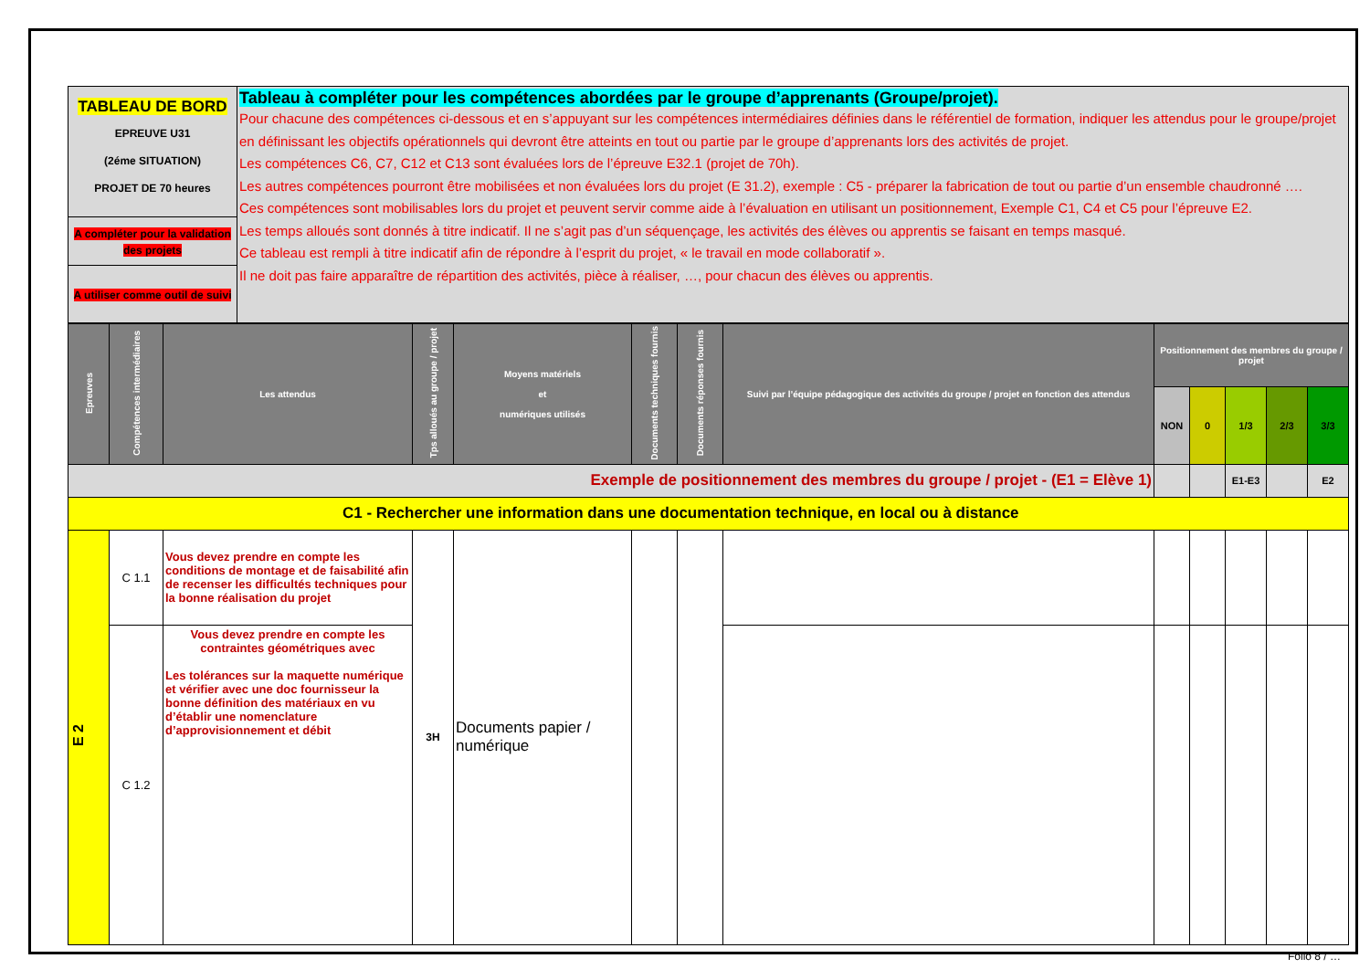| TABLEAU DE BORD EPREUVE U31 (2éme SITUATION) PROJET DE 70 heures | Tableau à compléter pour les compétences abordées par le groupe d’apprenants (Groupe/projet). Pour chacune des compétences ci-dessous et en s’appuyant sur les compétences intermédiaires définies dans le référentiel de formation, indiquer les attendus pour le groupe/projet en définissant les objectifs opérationnels qui devront être atteints en tout ou partie par le groupe d’apprenants lors des activités de projet. Les compétences C6, C7, C12 et C13 sont évaluées lors de l’épreuve E32.1 (projet de 70h). Les autres compétences pourront être mobilisées et non évaluées lors du projet (E 31.2), exemple : C5 - préparer la fabrication de tout ou partie d’un ensemble chaudronné …. Ces compétences sont mobilisables lors du projet et peuvent servir comme aide à l’évaluation en utilisant un positionnement, Exemple C1, C4 et C5 pour l’épreuve E2. Les temps alloués sont donnés à titre indicatif. Il ne s’agit pas d’un séquençage, les activités des élèves ou apprentis se faisant en temps masqué. Ce tableau est rempli à titre indicatif afin de répondre à l’esprit du projet, « le travail en mode collaboratif ». Il ne doit pas faire apparaître de répartition des activités, pièce à réaliser, …, pour chacun des élèves ou apprentis. |
| A compléter pour la validation des projets | |
| A utiliser comme outil de suivi | |
| Epreuves | Compétences intermédiaires | Les attendus | Tps alloués au groupe / projet | Moyens matériels et numériques utilisés | Documents techniques fournis | Documents réponses fournis | Suivi par l’équipe pédagogique des activités du groupe / projet en fonction des attendus | Positionnement des membres du groupe / projet | | | | |
| --- | --- | --- | --- | --- | --- | --- | --- | --- | --- | --- | --- | --- |
| | | | | | | | | NON | 0 | 1/3 | 2/3 | 3/3 |
| Exemple de positionnement des membres du groupe / projet - (E1 = Elève 1) | | | | | | | | | | E1-E3 | | E2 |
| C1 - Rechercher une information dans une documentation technique, en local ou à distance | | | | | | | | | | | | |
| E 2 | C 1.1 | Vous devez prendre en compte les conditions de montage et de faisabilité afin de recenser les difficultés techniques pour la bonne réalisation du projet | 3H | Documents papier / numérique | | | | | | | | |
| | C 1.2 | Vous devez prendre en compte les contraintes géométriques avec Les tolérances sur la maquette numérique et vérifier avec une doc fournisseur la bonne définition des matériaux en vu d’établir une nomenclature d’approvisionnement et débit | | | | | | | | | | |
Folio 8 / …